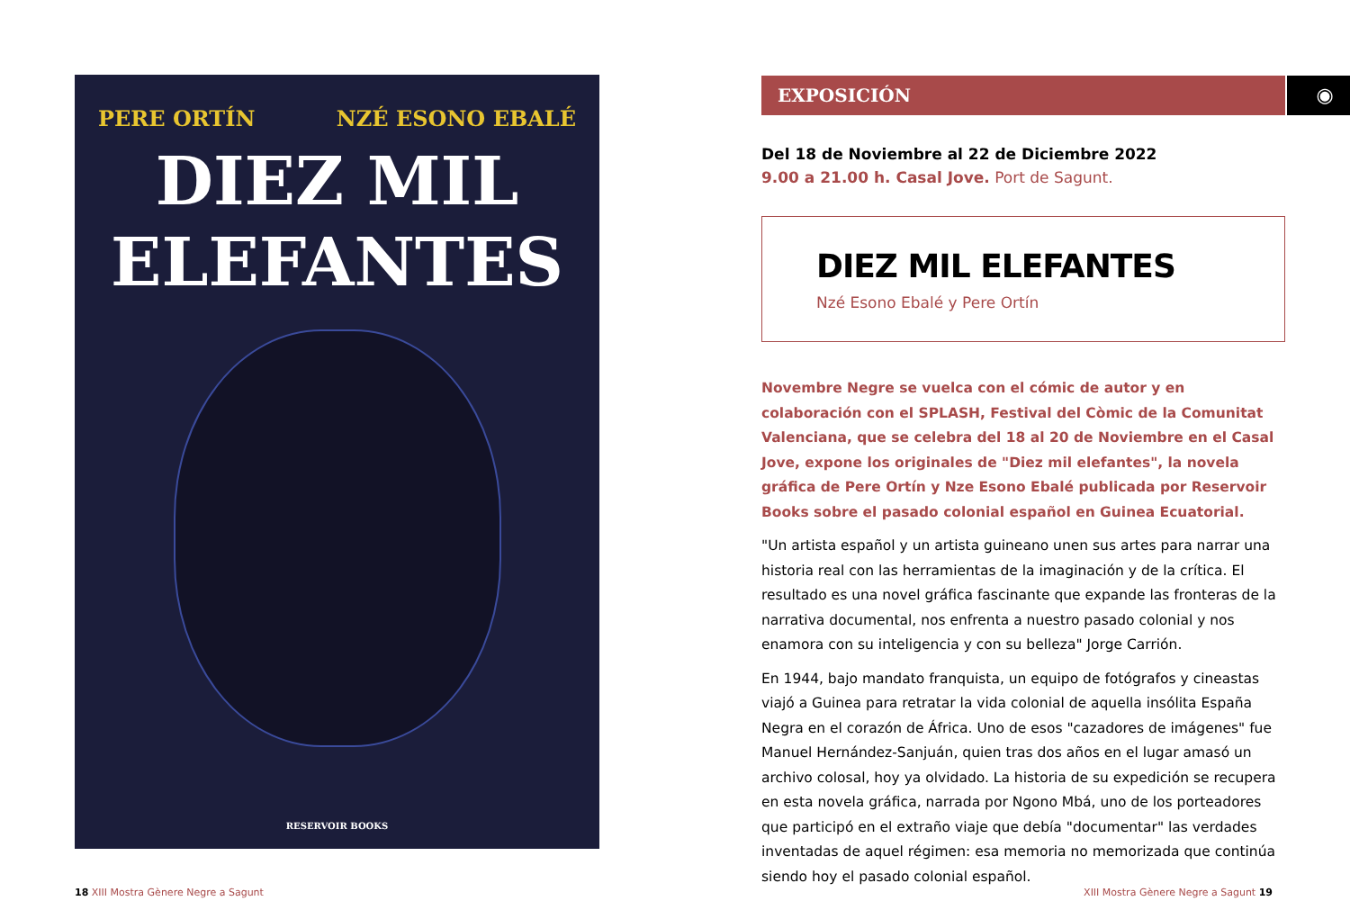PERE ORTÍN NZÉ ESONO EBALÉ
DIEZ MIL
ELEFANTES
RESERVOIR BOOKS
EXPOSICIÓN ◉
Del 18 de Noviembre al 22 de Diciembre 2022
9.00 a 21.00 h. Casal Jove. Port de Sagunt.
DIEZ MIL ELEFANTES
Nzé Esono Ebalé y Pere Ortín
Novembre Negre se vuelca con el cómic de autor y en colaboración con el SPLASH, Festival del Còmic de la Comunitat Valenciana, que se celebra del 18 al 20 de Noviembre en el Casal Jove, expone los originales de "Diez mil elefantes", la novela gráfica de Pere Ortín y Nze Esono Ebalé publicada por Reservoir Books sobre el pasado colonial español en Guinea Ecuatorial.
"Un artista español y un artista guineano unen sus artes para narrar una historia real con las herramientas de la imaginación y de la crítica. El resultado es una novel gráfica fascinante que expande las fronteras de la narrativa documental, nos enfrenta a nuestro pasado colonial y nos enamora con su inteligencia y con su belleza" Jorge Carrión.
En 1944, bajo mandato franquista, un equipo de fotógrafos y cineastas viajó a Guinea para retratar la vida colonial de aquella insólita España Negra en el corazón de África. Uno de esos "cazadores de imágenes" fue Manuel Hernández-Sanjuán, quien tras dos años en el lugar amasó un archivo colosal, hoy ya olvidado. La historia de su expedición se recupera en esta novela gráfica, narrada por Ngono Mbá, uno de los porteadores que participó en el extraño viaje que debía "documentar" las verdades inventadas de aquel régimen: esa memoria no memorizada que continúa siendo hoy el pasado colonial español.
18 XIII Mostra Gènere Negre a Sagunt
XIII Mostra Gènere Negre a Sagunt 19